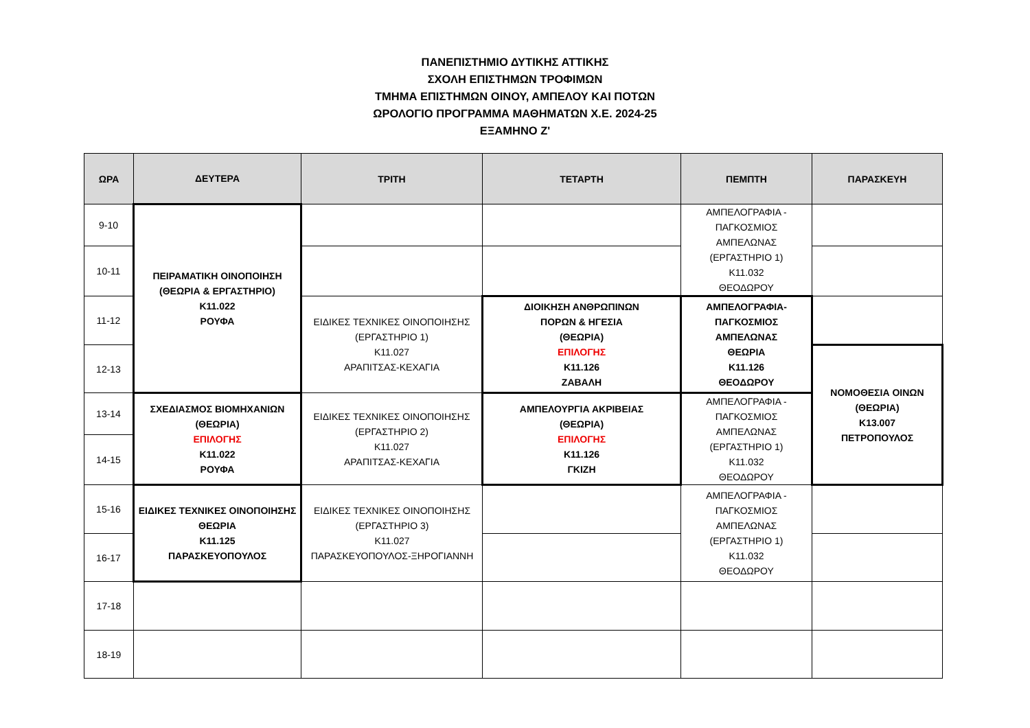ΠΑΝΕΠΙΣΤΗΜΙΟ ΔΥΤΙΚΗΣ ΑΤΤΙΚΗΣ
ΣΧΟΛΗ ΕΠΙΣΤΗΜΩΝ ΤΡΟΦΙΜΩΝ
ΤΜΗΜΑ ΕΠΙΣΤΗΜΩΝ ΟΙΝΟΥ, ΑΜΠΕΛΟΥ ΚΑΙ ΠΟΤΩΝ
ΩΡΟΛΟΓΙΟ ΠΡΟΓΡΑΜΜΑ ΜΑΘΗΜΑΤΩΝ Χ.Ε. 2024-25
ΕΞΑΜΗΝΟ Ζ'
| ΩΡΑ | ΔΕΥΤΕΡΑ | ΤΡΙΤΗ | ΤΕΤΑΡΤΗ | ΠΕΜΠΤΗ | ΠΑΡΑΣΚΕΥΗ |
| --- | --- | --- | --- | --- | --- |
| 9-10 | ΠΕΙΡΑΜΑΤΙΚΗ ΟΙΝΟΠΟΙΗΣΗ (ΘΕΩΡΙΑ & ΕΡΓΑΣΤΗΡΙΟ) Κ11.022 ΡΟΥΦΑ | | | ΑΜΠΕΛΟΓΡΑΦΙΑ - ΠΑΓΚΟΣΜΙΟΣ ΑΜΠΕΛΩΝΑΣ (ΕΡΓΑΣΤΗΡΙΟ 1) Κ11.032 ΘΕΟΔΩΡΟΥ | |
| 10-11 | | | | | |
| 11-12 | | ΕΙΔΙΚΕΣ ΤΕΧΝΙΚΕΣ ΟΙΝΟΠΟΙΗΣΗΣ (ΕΡΓΑΣΤΗΡΙΟ 1) Κ11.027 ΑΡΑΠΙΤΣΑΣ-ΚΕΧΑΓΙΑ | ΔΙΟΙΚΗΣΗ ΑΝΘΡΩΠΙΝΩΝ ΠΟΡΩΝ & ΗΓΕΣΙΑ (ΘΕΩΡΙΑ) ΕΠΙΛΟΓΗΣ Κ11.126 ΖΑΒΑΛΗ | ΑΜΠΕΛΟΓΡΑΦΙΑ- ΠΑΓΚΟΣΜΙΟΣ ΑΜΠΕΛΩΝΑΣ ΘΕΩΡΙΑ Κ11.126 ΘΕΟΔΩΡΟΥ | |
| 12-13 | | | | | ΝΟΜΟΘΕΣΙΑ ΟΙΝΩΝ (ΘΕΩΡΙΑ) Κ13.007 ΠΕΤΡΟΠΟΥΛΟΣ |
| 13-14 | ΣΧΕΔΙΑΣΜΟΣ ΒΙΟΜΗΧΑΝΙΩΝ (ΘΕΩΡΙΑ) ΕΠΙΛΟΓΗΣ Κ11.022 ΡΟΥΦΑ | ΕΙΔΙΚΕΣ ΤΕΧΝΙΚΕΣ ΟΙΝΟΠΟΙΗΣΗΣ (ΕΡΓΑΣΤΗΡΙΟ 2) Κ11.027 ΑΡΑΠΙΤΣΑΣ-ΚΕΧΑΓΙΑ | ΑΜΠΕΛΟΥΡΓΙΑ ΑΚΡΙΒΕΙΑΣ (ΘΕΩΡΙΑ) ΕΠΙΛΟΓΗΣ Κ11.126 ΓΚΙΖΗ | ΑΜΠΕΛΟΓΡΑΦΙΑ - ΠΑΓΚΟΣΜΙΟΣ ΑΜΠΕΛΩΝΑΣ (ΕΡΓΑΣΤΗΡΙΟ 1) Κ11.032 ΘΕΟΔΩΡΟΥ | |
| 14-15 | | | | | |
| 15-16 | ΕΙΔΙΚΕΣ ΤΕΧΝΙΚΕΣ ΟΙΝΟΠΟΙΗΣΗΣ ΘΕΩΡΙΑ Κ11.125 ΠΑΡΑΣΚΕΥΟΠΟΥΛΟΣ | ΕΙΔΙΚΕΣ ΤΕΧΝΙΚΕΣ ΟΙΝΟΠΟΙΗΣΗΣ (ΕΡΓΑΣΤΗΡΙΟ 3) Κ11.027 ΠΑΡΑΣΚΕΥΟΠΟΥΛΟΣ-ΞΗΡΟΓΙΑΝΝΗ | | ΑΜΠΕΛΟΓΡΑΦΙΑ - ΠΑΓΚΟΣΜΙΟΣ ΑΜΠΕΛΩΝΑΣ (ΕΡΓΑΣΤΗΡΙΟ 1) Κ11.032 ΘΕΟΔΩΡΟΥ | |
| 16-17 | | | | | |
| 17-18 | | | | | |
| 18-19 | | | | | |